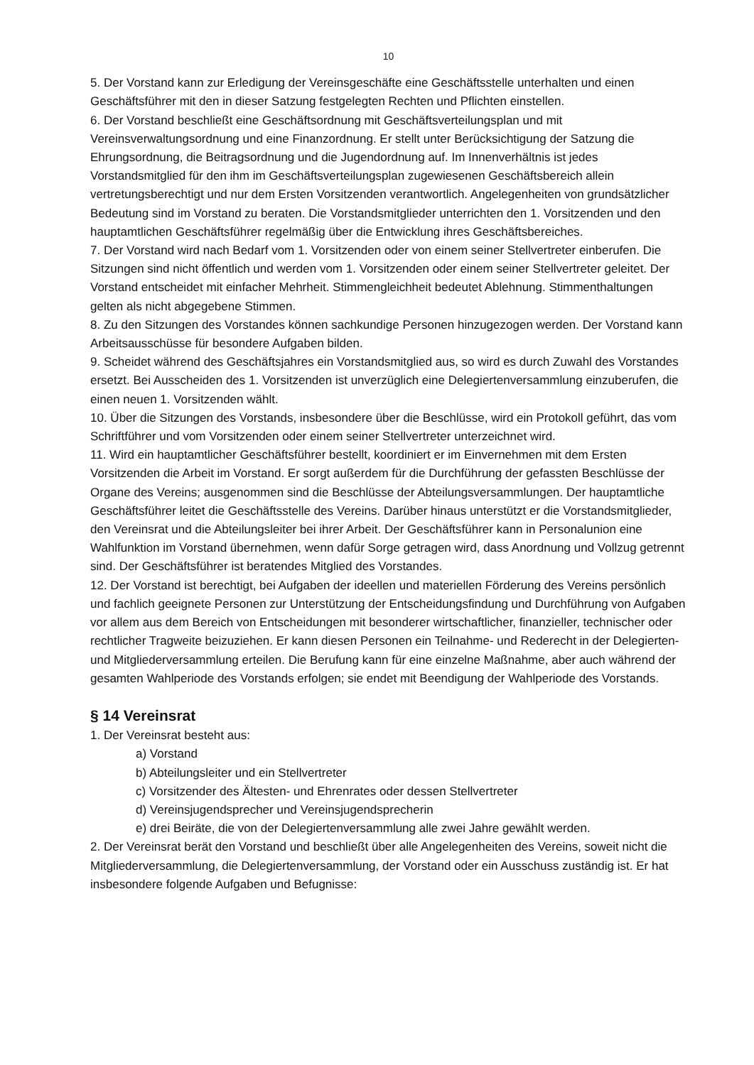10
5. Der Vorstand kann zur Erledigung der Vereinsgeschäfte eine Geschäftsstelle unterhalten und einen Geschäftsführer mit den in dieser Satzung festgelegten Rechten und Pflichten einstellen.
6. Der Vorstand beschließt eine Geschäftsordnung mit Geschäftsverteilungsplan und mit Vereinsverwaltungsordnung und eine Finanzordnung. Er stellt unter Berücksichtigung der Satzung die Ehrungsordnung, die Beitragsordnung und die Jugendordnung auf. Im Innenverhältnis ist jedes Vorstandsmitglied für den ihm im Geschäftsverteilungsplan zugewiesenen Geschäftsbereich allein vertretungsberechtigt und nur dem Ersten Vorsitzenden verantwortlich. Angelegenheiten von grundsätzlicher Bedeutung sind im Vorstand zu beraten. Die Vorstandsmitglieder unterrichten den 1. Vorsitzenden und den hauptamtlichen Geschäftsführer regelmäßig über die Entwicklung ihres Geschäftsbereiches.
7. Der Vorstand wird nach Bedarf vom 1. Vorsitzenden oder von einem seiner Stellvertreter einberufen. Die Sitzungen sind nicht öffentlich und werden vom 1. Vorsitzenden oder einem seiner Stellvertreter geleitet. Der Vorstand entscheidet mit einfacher Mehrheit. Stimmengleichheit bedeutet Ablehnung. Stimmenthaltungen gelten als nicht abgegebene Stimmen.
8. Zu den Sitzungen des Vorstandes können sachkundige Personen hinzugezogen werden. Der Vorstand kann Arbeitsausschüsse für besondere Aufgaben bilden.
9. Scheidet während des Geschäftsjahres ein Vorstandsmitglied aus, so wird es durch Zuwahl des Vorstandes ersetzt. Bei Ausscheiden des 1. Vorsitzenden ist unverzüglich eine Delegiertenversammlung einzuberufen, die einen neuen 1. Vorsitzenden wählt.
10. Über die Sitzungen des Vorstands, insbesondere über die Beschlüsse, wird ein Protokoll geführt, das vom Schriftführer und vom Vorsitzenden oder einem seiner Stellvertreter unterzeichnet wird.
11. Wird ein hauptamtlicher Geschäftsführer bestellt, koordiniert er im Einvernehmen mit dem Ersten Vorsitzenden die Arbeit im Vorstand. Er sorgt außerdem für die Durchführung der gefassten Beschlüsse der Organe des Vereins; ausgenommen sind die Beschlüsse der Abteilungsversammlungen. Der hauptamtliche Geschäftsführer leitet die Geschäftsstelle des Vereins. Darüber hinaus unterstützt er die Vorstandsmitglieder, den Vereinsrat und die Abteilungsleiter bei ihrer Arbeit. Der Geschäftsführer kann in Personalunion eine Wahlfunktion im Vorstand übernehmen, wenn dafür Sorge getragen wird, dass Anordnung und Vollzug getrennt sind. Der Geschäftsführer ist beratendes Mitglied des Vorstandes.
12. Der Vorstand ist berechtigt, bei Aufgaben der ideellen und materiellen Förderung des Vereins persönlich und fachlich geeignete Personen zur Unterstützung der Entscheidungsfindung und Durchführung von Aufgaben vor allem aus dem Bereich von Entscheidungen mit besonderer wirtschaftlicher, finanzieller, technischer oder rechtlicher Tragweite beizuziehen. Er kann diesen Personen ein Teilnahme- und Rederecht in der Delegierten- und Mitgliederversammlung erteilen. Die Berufung kann für eine einzelne Maßnahme, aber auch während der gesamten Wahlperiode des Vorstands erfolgen; sie endet mit Beendigung der Wahlperiode des Vorstands.
§ 14 Vereinsrat
1. Der Vereinsrat besteht aus:
a) Vorstand
b) Abteilungsleiter und ein Stellvertreter
c) Vorsitzender des Ältesten- und Ehrenrates oder dessen Stellvertreter
d) Vereinsjugendsprecher und Vereinsjugendsprecherin
e) drei Beiräte, die von der Delegiertenversammlung alle zwei Jahre gewählt werden.
2. Der Vereinsrat berät den Vorstand und beschließt über alle Angelegenheiten des Vereins, soweit nicht die Mitgliederversammlung, die Delegiertenversammlung, der Vorstand oder ein Ausschuss zuständig ist. Er hat insbesondere folgende Aufgaben und Befugnisse: